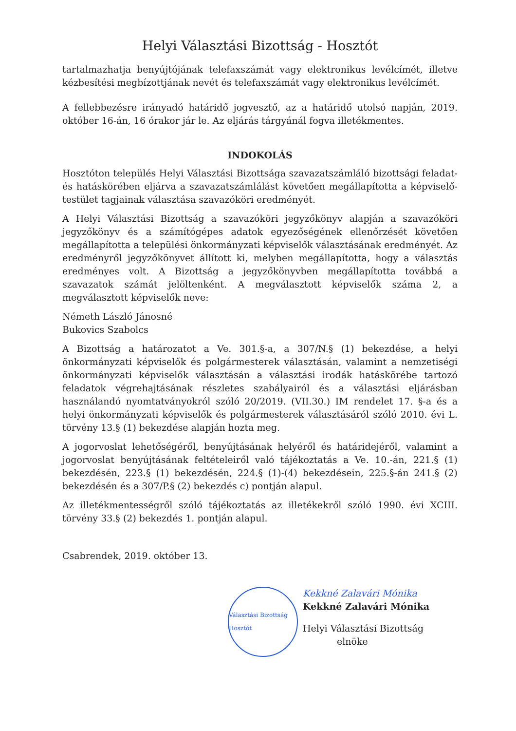Helyi Választási Bizottság - Hosztót
tartalmazhatja benyújtójának telefaxszámát vagy elektronikus levélcímét, illetve kézbesítési megbízottjának nevét és telefaxszámát vagy elektronikus levélcímét.
A fellebbezésre irányadó határidő jogvesztő, az a határidő utolsó napján, 2019. október 16-án, 16 órakor jár le. Az eljárás tárgyánál fogva illetékmentes.
INDOKOLÁS
Hosztóton település Helyi Választási Bizottsága szavazatszámláló bizottsági feladat- és hatáskörében eljárva a szavazatszámlálást követően megállapította a képviselő-testület tagjainak választása szavazóköri eredményét.
A Helyi Választási Bizottság a szavazóköri jegyzőkönyv alapján a szavazóköri jegyzőkönyv és a számítógépes adatok egyezőségének ellenőrzését követően megállapította a települési önkormányzati képviselők választásának eredményét. Az eredményről jegyzőkönyvet állított ki, melyben megállapította, hogy a választás eredményes volt. A Bizottság a jegyzőkönyvben megállapította továbbá a szavazatok számát jelöltenként. A megválasztott képviselők száma 2, a megválasztott képviselők neve:
Németh László Jánosné
Bukovics Szabolcs
A Bizottság a határozatot a Ve. 301.§-a, a 307/N.§ (1) bekezdése, a helyi önkormányzati képviselők és polgármesterek választásán, valamint a nemzetiségi önkormányzati képviselők választásán a választási irodák hatáskörébe tartozó feladatok végrehajtásának részletes szabályairól és a választási eljárásban használandó nyomtatványokról szóló 20/2019. (VII.30.) IM rendelet 17. §-a és a helyi önkormányzati képviselők és polgármesterek választásáról szóló 2010. évi L. törvény 13.§ (1) bekezdése alapján hozta meg.
A jogorvoslat lehetőségéről, benyújtásának helyéről és határidejéről, valamint a jogorvoslat benyújtásának feltételeiről való tájékoztatás a Ve. 10.-án, 221.§ (1) bekezdésén, 223.§ (1) bekezdésén, 224.§ (1)-(4) bekezdésein, 225.§-án 241.§ (2) bekezdésén és a 307/P.§ (2) bekezdés c) pontján alapul.
Az illetékmentességről szóló tájékoztatás az illetékekről szóló 1990. évi XCIII. törvény 33.§ (2) bekezdés 1. pontján alapul.
Csabrendek, 2019. október 13.
Választási Bizottság Hosztót
Kekkné Zalavári Mónika
Kekkné Zalavári Mónika
Helyi Választási Bizottság
elnöke